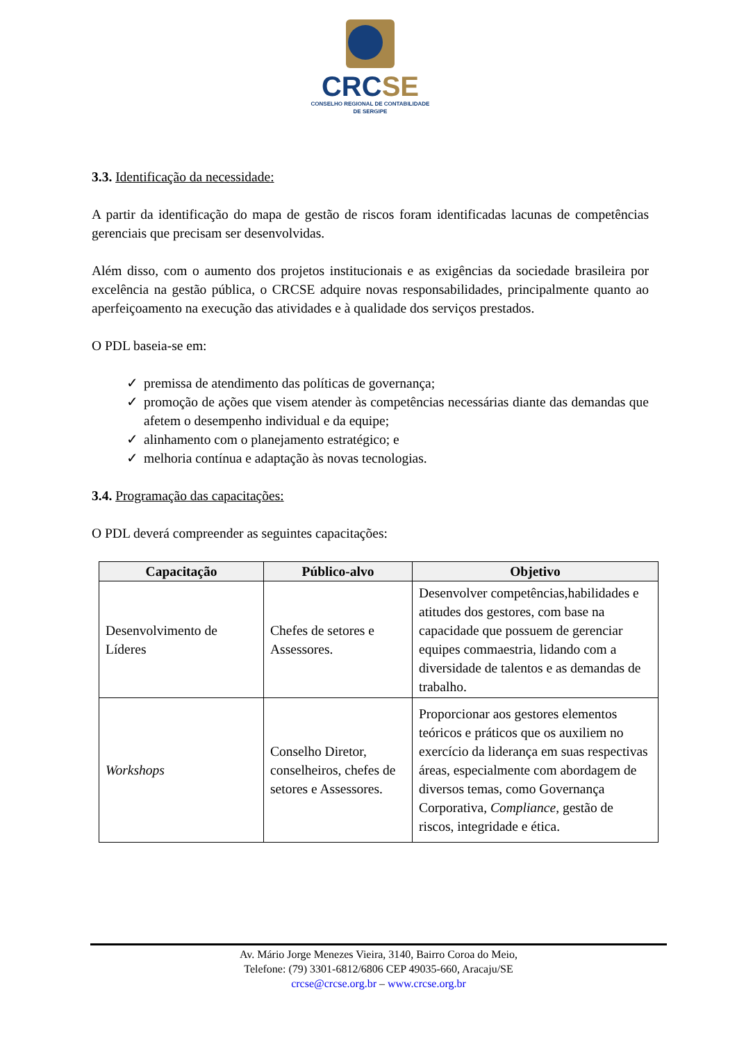CRCSE
CONSELHO REGIONAL DE CONTABILIDADE
DE SERGIPE
3.3. Identificação da necessidade:
A partir da identificação do mapa de gestão de riscos foram identificadas lacunas de competências gerenciais que precisam ser desenvolvidas.
Além disso, com o aumento dos projetos institucionais e as exigências da sociedade brasileira por excelência na gestão pública, o CRCSE adquire novas responsabilidades, principalmente quanto ao aperfeiçoamento na execução das atividades e à qualidade dos serviços prestados.
O PDL baseia-se em:
✓ premissa de atendimento das políticas de governança;
✓ promoção de ações que visem atender às competências necessárias diante das demandas que afetem o desempenho individual e da equipe;
✓ alinhamento com o planejamento estratégico; e
✓ melhoria contínua e adaptação às novas tecnologias.
3.4. Programação das capacitações:
O PDL deverá compreender as seguintes capacitações:
| Capacitação | Público-alvo | Objetivo |
| --- | --- | --- |
| Desenvolvimento de Líderes | Chefes de setores e Assessores. | Desenvolver competências,habilidades e atitudes dos gestores, com base na capacidade que possuem de gerenciar equipes commaestria, lidando com a diversidade de talentos e as demandas de trabalho. |
| Workshops | Conselho Diretor, conselheiros, chefes de setores e Assessores. | Proporcionar aos gestores elementos teóricos e práticos que os auxiliem no exercício da liderança em suas respectivas áreas, especialmente com abordagem de diversos temas, como Governança Corporativa, Compliance , gestão de riscos, integridade e ética. |
Av. Mário Jorge Menezes Vieira, 3140, Bairro Coroa do Meio,
Telefone: (79) 3301-6812/6806 CEP 49035-660, Aracaju/SE
crcse@crcse.org.br – www.crcse.org.br